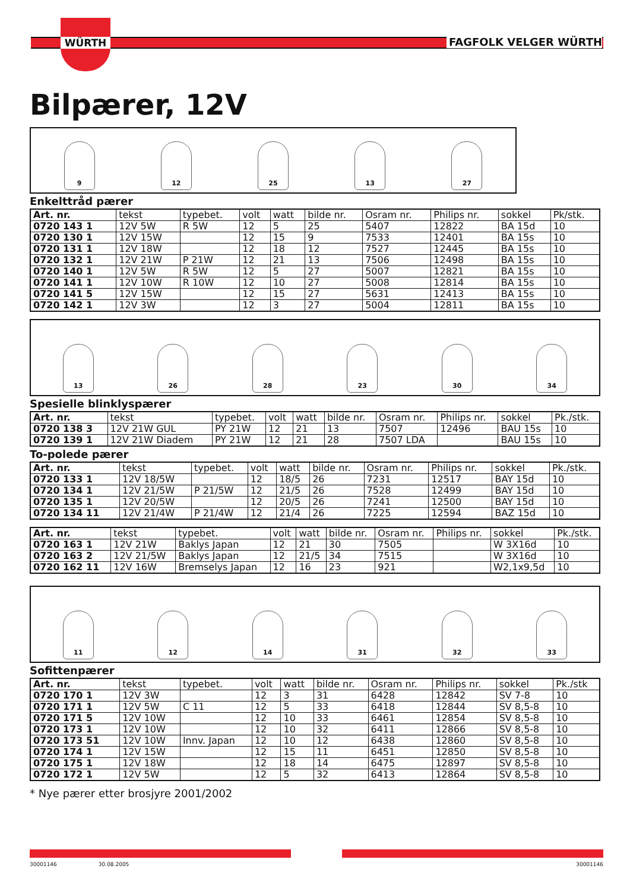WÜRTH
FAGFOLK VELGER WÜRTH
Bilpærer, 12V
9
12
25
13
27
Enkelttråd pærer
| Art. nr. | tekst | typebet. | volt | watt | bilde nr. | Osram nr. | Philips nr. | sokkel | Pk/stk. |
| --- | --- | --- | --- | --- | --- | --- | --- | --- | --- |
| 0720 143 1 | 12V 5W | R 5W | 12 | 5 | 25 | 5407 | 12822 | BA 15d | 10 |
| 0720 130 1 | 12V 15W | | 12 | 15 | 9 | 7533 | 12401 | BA 15s | 10 |
| 0720 131 1 | 12V 18W | | 12 | 18 | 12 | 7527 | 12445 | BA 15s | 10 |
| 0720 132 1 | 12V 21W | P 21W | 12 | 21 | 13 | 7506 | 12498 | BA 15s | 10 |
| 0720 140 1 | 12V 5W | R 5W | 12 | 5 | 27 | 5007 | 12821 | BA 15s | 10 |
| 0720 141 1 | 12V 10W | R 10W | 12 | 10 | 27 | 5008 | 12814 | BA 15s | 10 |
| 0720 141 5 | 12V 15W | | 12 | 15 | 27 | 5631 | 12413 | BA 15s | 10 |
| 0720 142 1 | 12V 3W | | 12 | 3 | 27 | 5004 | 12811 | BA 15s | 10 |
13
26
28
23
30
34
Spesielle blinklyspærer
| Art. nr. | tekst | typebet. | volt | watt | bilde nr. | Osram nr. | Philips nr. | sokkel | Pk./stk. |
| --- | --- | --- | --- | --- | --- | --- | --- | --- | --- |
| 0720 138 3 | 12V 21W GUL | PY 21W | 12 | 21 | 13 | 7507 | 12496 | BAU 15s | 10 |
| 0720 139 1 | 12V 21W Diadem | PY 21W | 12 | 21 | 28 | 7507 LDA | | BAU 15s | 10 |
To-polede pærer
| Art. nr. | tekst | typebet. | volt | watt | bilde nr. | Osram nr. | Philips nr. | sokkel | Pk./stk. |
| --- | --- | --- | --- | --- | --- | --- | --- | --- | --- |
| 0720 133 1 | 12V 18/5W | | 12 | 18/5 | 26 | 7231 | 12517 | BAY 15d | 10 |
| 0720 134 1 | 12V 21/5W | P 21/5W | 12 | 21/5 | 26 | 7528 | 12499 | BAY 15d | 10 |
| 0720 135 1 | 12V 20/5W | | 12 | 20/5 | 26 | 7241 | 12500 | BAY 15d | 10 |
| 0720 134 11 | 12V 21/4W | P 21/4W | 12 | 21/4 | 26 | 7225 | 12594 | BAZ 15d | 10 |
| Art. nr. | tekst | typebet. | volt | watt | bilde nr. | Osram nr. | Philips nr. | sokkel | Pk./stk. |
| --- | --- | --- | --- | --- | --- | --- | --- | --- | --- |
| 0720 163 1 | 12V 21W | Baklys Japan | 12 | 21 | 30 | 7505 | | W 3X16d | 10 |
| 0720 163 2 | 12V 21/5W | Baklys Japan | 12 | 21/5 | 34 | 7515 | | W 3X16d | 10 |
| 0720 162 11 | 12V 16W | Bremselys Japan | 12 | 16 | 23 | 921 | | W2,1x9,5d | 10 |
11
12
14
31
32
33
Sofittenpærer
| Art. nr. | tekst | typebet. | volt | watt | bilde nr. | Osram nr. | Philips nr. | sokkel | Pk./stk |
| --- | --- | --- | --- | --- | --- | --- | --- | --- | --- |
| 0720 170 1 | 12V 3W | | 12 | 3 | 31 | 6428 | 12842 | SV 7-8 | 10 |
| 0720 171 1 | 12V 5W | C 11 | 12 | 5 | 33 | 6418 | 12844 | SV 8,5-8 | 10 |
| 0720 171 5 | 12V 10W | | 12 | 10 | 33 | 6461 | 12854 | SV 8,5-8 | 10 |
| 0720 173 1 | 12V 10W | | 12 | 10 | 32 | 6411 | 12866 | SV 8,5-8 | 10 |
| 0720 173 51 | 12V 10W | Innv. Japan | 12 | 10 | 12 | 6438 | 12860 | SV 8,5-8 | 10 |
| 0720 174 1 | 12V 15W | | 12 | 15 | 11 | 6451 | 12850 | SV 8,5-8 | 10 |
| 0720 175 1 | 12V 18W | | 12 | 18 | 14 | 6475 | 12897 | SV 8,5-8 | 10 |
| 0720 172 1 | 12V 5W | | 12 | 5 | 32 | 6413 | 12864 | SV 8,5-8 | 10 |
* Nye pærer etter brosjyre 2001/2002
30001146 30.08.2005 30001146